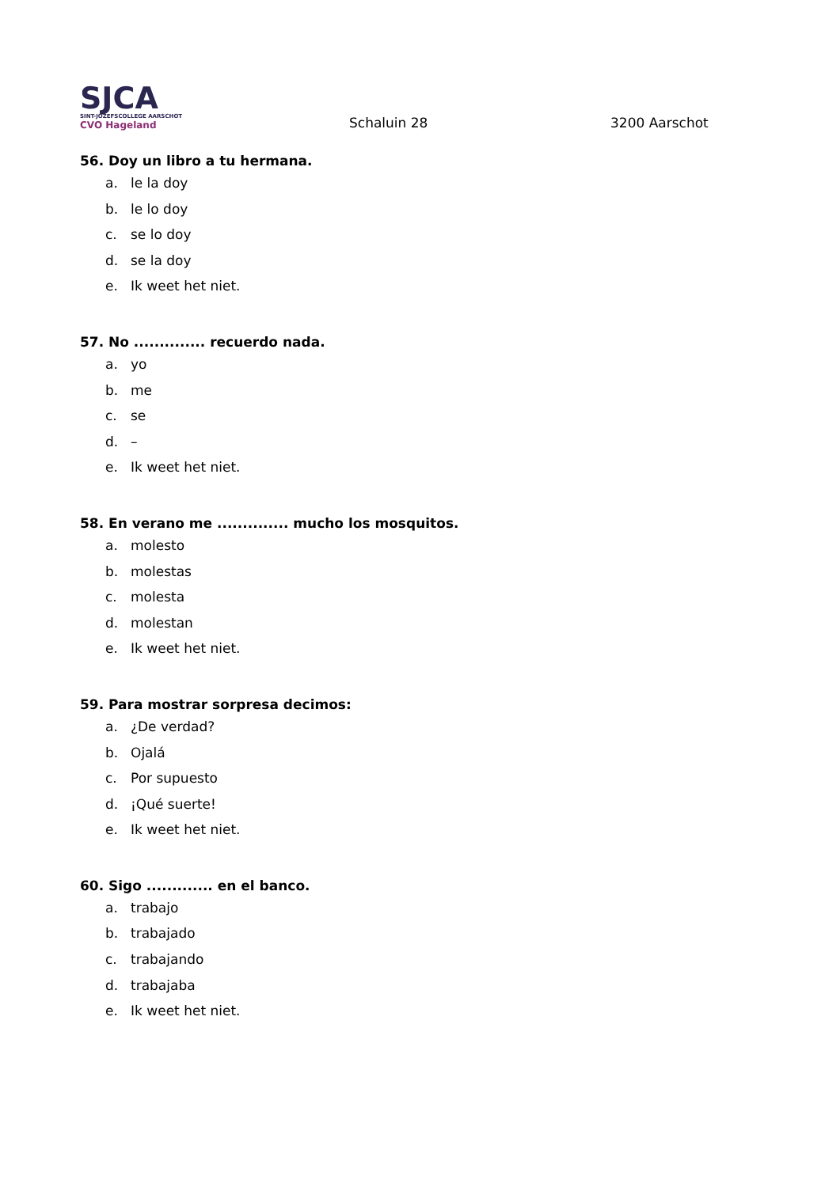SJCA
SINT-JOZEFSCOLLEGE AARSCHOT
CVO Hageland
Schaluin 28
3200 Aarschot
56. Doy un libro a tu hermana.
a. le la doy
b. le lo doy
c. se lo doy
d. se la doy
e. Ik weet het niet.
57. No .............. recuerdo nada.
a. yo
b. me
c. se
d. –
e. Ik weet het niet.
58. En verano me .............. mucho los mosquitos.
a. molesto
b. molestas
c. molesta
d. molestan
e. Ik weet het niet.
59. Para mostrar sorpresa decimos:
a. ¿De verdad?
b. Ojalá
c. Por supuesto
d. ¡Qué suerte!
e. Ik weet het niet.
60. Sigo ............. en el banco.
a. trabajo
b. trabajado
c. trabajando
d. trabajaba
e. Ik weet het niet.